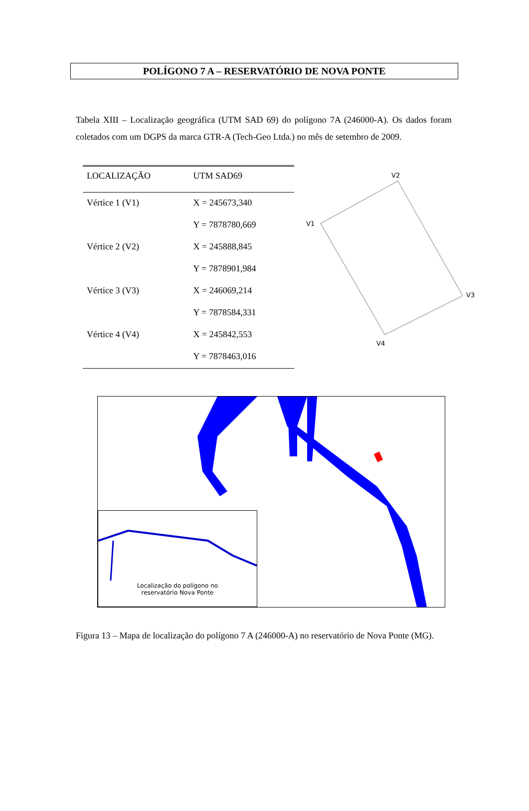POLÍGONO 7 A – RESERVATÓRIO DE NOVA PONTE
Tabela XIII – Localização geográfica (UTM SAD 69) do polígono 7A (246000-A). Os dados foram coletados com um DGPS da marca GTR-A (Tech-Geo Ltda.) no mês de setembro de 2009.
| LOCALIZAÇÃO | UTM SAD69 |
| --- | --- |
| Vértice 1 (V1) | X = 245673,340 |
| | Y = 7878780,669 |
| Vértice 2 (V2) | X = 245888,845 |
| | Y = 7878901,984 |
| Vértice 3 (V3) | X = 246069,214 |
| | Y = 7878584,331 |
| Vértice 4 (V4) | X = 245842,553 |
| | Y = 7878463,016 |
V2
V1
V3
V4
Localização do polígono no
reservatório Nova Ponte
Figura 13 – Mapa de localização do polígono 7 A (246000-A) no reservatório de Nova Ponte (MG).